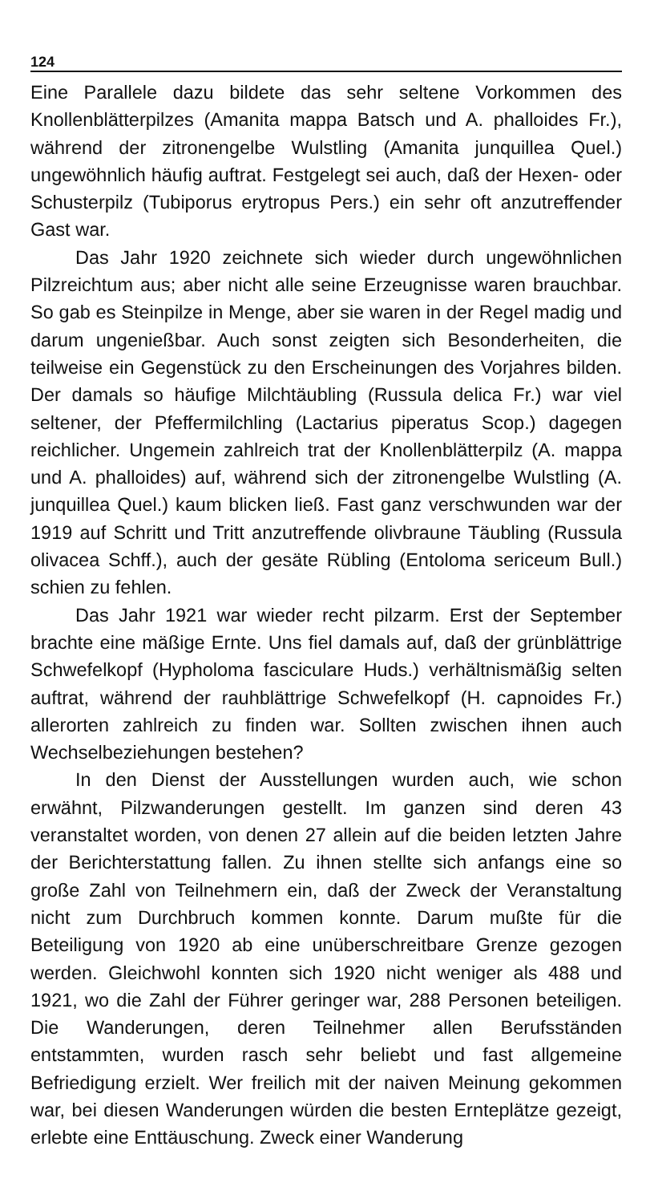124
Eine Parallele dazu bildete das sehr seltene Vorkommen des Knollenblätterpilzes (Amanita mappa Batsch und A. phalloides Fr.), während der zitronengelbe Wulstling (Amanita junquillea Quel.) ungewöhnlich häufig auftrat. Festgelegt sei auch, daß der Hexen- oder Schusterpilz (Tubiporus erytropus Pers.) ein sehr oft anzutreffender Gast war.
Das Jahr 1920 zeichnete sich wieder durch ungewöhnlichen Pilzreichtum aus; aber nicht alle seine Erzeugnisse waren brauchbar. So gab es Steinpilze in Menge, aber sie waren in der Regel madig und darum ungenießbar. Auch sonst zeigten sich Besonderheiten, die teilweise ein Gegenstück zu den Erscheinungen des Vorjahres bilden. Der damals so häufige Milchtäubling (Russula delica Fr.) war viel seltener, der Pfeffermilchling (Lactarius piperatus Scop.) dagegen reichlicher. Ungemein zahlreich trat der Knollenblätterpilz (A. mappa und A. phalloides) auf, während sich der zitronengelbe Wulstling (A. junquillea Quel.) kaum blicken ließ. Fast ganz verschwunden war der 1919 auf Schritt und Tritt anzutreffende olivbraune Täubling (Russula olivacea Schff.), auch der gesäte Rübling (Entoloma sericeum Bull.) schien zu fehlen.
Das Jahr 1921 war wieder recht pilzarm. Erst der September brachte eine mäßige Ernte. Uns fiel damals auf, daß der grünblättrige Schwefelkopf (Hypholoma fasciculare Huds.) verhältnismäßig selten auftrat, während der rauhblättrige Schwefelkopf (H. capnoides Fr.) allerorten zahlreich zu finden war. Sollten zwischen ihnen auch Wechselbeziehungen bestehen?
In den Dienst der Ausstellungen wurden auch, wie schon erwähnt, Pilzwanderungen gestellt. Im ganzen sind deren 43 veranstaltet worden, von denen 27 allein auf die beiden letzten Jahre der Berichterstattung fallen. Zu ihnen stellte sich anfangs eine so große Zahl von Teilnehmern ein, daß der Zweck der Veranstaltung nicht zum Durchbruch kommen konnte. Darum mußte für die Beteiligung von 1920 ab eine unüberschreitbare Grenze gezogen werden. Gleichwohl konnten sich 1920 nicht weniger als 488 und 1921, wo die Zahl der Führer geringer war, 288 Personen beteiligen. Die Wanderungen, deren Teilnehmer allen Berufsständen entstammten, wurden rasch sehr beliebt und fast allgemeine Befriedigung erzielt. Wer freilich mit der naiven Meinung gekommen war, bei diesen Wanderungen würden die besten Ernteplätze gezeigt, erlebte eine Enttäuschung. Zweck einer Wanderung